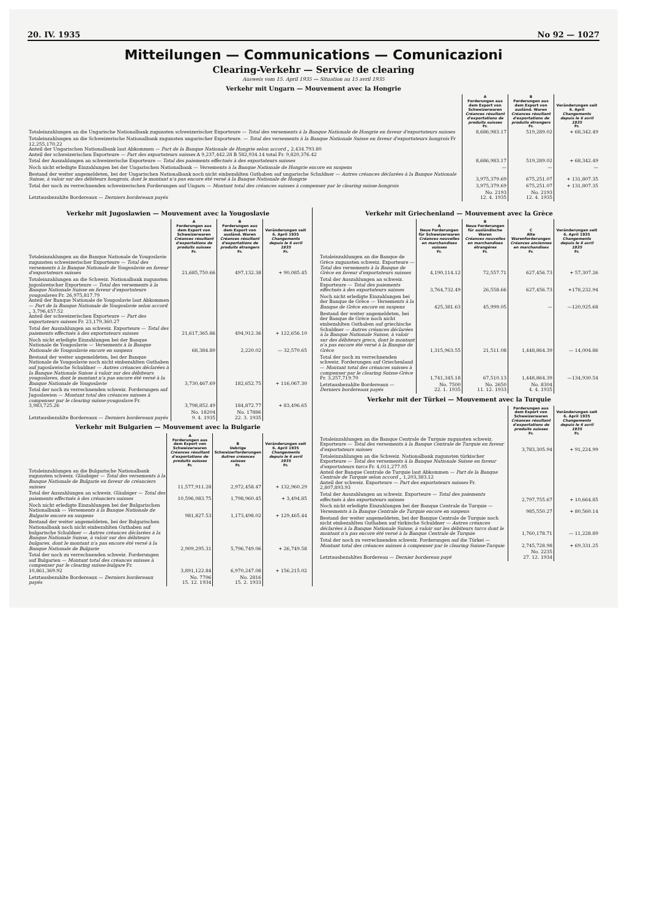20. IV. 1935 No 92 — 1027
Mitteilungen — Communications — Comunicazioni
Clearing-Verkehr — Service de clearing
Ausweis vom 15. April 1935 — Situation au 15 avril 1935
Verkehr mit Ungarn — Mouvement avec la Hongrie
| | A Forderungen aus dem Export von Schweizerwaren Créances résultant d'exportations de produits suisses Fr. | B Forderungen aus dem Export von ausländ. Waren Créances résultant d'exportations de produits étrangers Fr. | Veränderungen seit 6. April Changements depuis le 6 avril 1935 Fr. |
| Totaleinzahlungen an die Ungarische Nationalbank zugunsten schweizerischer Exporteure — Total des versements à la Banque Nationale de Hongrie en faveur d'exportateurs suisses | 8,686,983.17 | 519,289.02 | + 68,342.49 |
| Totaleinzahlungen an die Schweizerische Nationalbank zugunsten ungarischer Exporteure. — Total des versements à la Banque Nationale Suisse en faveur d'exportateurs hongrois Fr 12,255,170.22 Anteil der Ungarischen Nationalbank laut Abkommen — Part de la Banque Nationale de Hongrie selon accord „ 2,434.793.80 Anteil der schweizerischen Exporteure — Part des exportateurs suisses A 9,237,442.28 B 582,934.14 total Fr. 9,820,376.42 | | | |
| Total der Auszahlungen an schweizerische Exporteure — Total des paiements effectués à des exportateurs suisses | 8,686,983.17 | 519,289.02 | + 68,342.49 |
| Noch nicht erledigte Einzahlungen bei der Ungarischen Nationalbank — Versements à la Banque Nationale de Hongrie encore en suspens | — | — | — |
| Bestand der weiter angemeldeten, bei der Ungarischen Nationalbank noch nicht einbezahlten Guthaben auf ungarische Schuldner — Autres créances déclarées à la Banque Nationale Suisse, à valoir sur des débiteurs hongrois, dont le montant n'a pas encore été versé à la Banque Nationale de Hongrie | 3,975,379.69 | 675,251.07 | + 131,807.35 |
| Total der noch zu verrechnenden schweizerischen Forderungen auf Ungarn — Montant total des créances suisses à compenser par le clearing suisse-hongrois | 3,975,379.69 | 675,251.07 | + 131,807.35 |
| Letztausbezahlte Bordereaux — Derniers bordereaux payés | No. 2193 12. 4. 1935 | No. 2193 12. 4. 1935 | |
Verkehr mit Jugoslawien — Mouvement avec la Yougoslavie
| | A Forderungen aus dem Export von Schweizerwaren Créances résultant d'exportations de produits suisses Fr. | B Forderungen aus dem Export von ausländ. Waren Créances résultant d'exportations de produits étrangers Fr. | Veränderungen seit 6. April 1935 Changements depuis le 6 avril 1935 Fr. |
| Totaleinzahlungen an die Banque Nationale de Yougoslavie zugunsten schweizerischer Exporteure — Total des versements à la Banque Nationale de Yougoslavie en faveur d'exportateurs suisses | 21,685,750.66 | 497,132.38 | + 90,085.45 |
| Totaleinzahlungen an die Schweiz. Nationalbank zugunsten jugoslawischer Exporteure — Total des versements à la Banque Nationale Suisse en faveur d'exportateurs yougoslaves Fr. 26,975,817.79 Anteil der Banque Nationale de Yougoslavie laut Abkommen — Part de la Banque Nationale de Yougoslavie selon accord „ 3,796,457.52 Anteil der schweizerischen Exporteure — Part des exportateurs suisses Fr. 23,179,360.27 | | | |
| Total der Auszahlungen an schweiz. Exporteure — Total des paiements effectués à des exportateurs suisses | 21,617,365.86 | 494,912.36 | + 122,656.10 |
| Noch nicht erledigte Einzahlungen bei der Banque Nationale de Yougoslavie — Versements à la Banque Nationale de Yougoslavie encore en suspens | 68,384.80 | 2,220.02 | — 32,570.65 |
| Bestand der weiter angemeldeten, bei der Banque Nationale de Yougoslavie noch nicht einbezahlten Guthaben auf jugoslawische Schuldner — Autres créances déclarées à la Banque Nationale Suisse à valoir sur des débiteurs yougoslaves, dont le montant n'a pas encore été versé à la Banque Nationale de Yougoslavie | 3,730,467.69 | 182,652.75 | + 116,067.30 |
| Total der noch zu verrechnenden schweiz. Forderungen auf Jugoslawien — Montant total des créances suisses à compenser par le clearing suisse-yougoslave Fr. 3,983,725.26 | 3,798,852.49 | 184,872.77 | + 83,496.65 |
| Letztausbezahlte Bordereaux — Derniers bordereaux payés | No. 18204 9. 4. 1935 | No. 17886 22. 3. 1935 | |
Verkehr mit Bulgarien — Mouvement avec la Bulgarie
| | A Forderungen aus dem Export von Schweizerwaren Créances résultant d'exportations de produits suisses Fr. | B Uebrige Schweizerforderungen Autres créances suisses Fr. | Veränderungen seit 6. April 1935 Changements depuis le 6 avril 1935 Fr. |
| Totaleinzahlungen an die Bulgarische Nationalbank zugunsten schweiz. Gläubiger — Total des versements à la Banque Nationale de Bulgarie en faveur de créanciers suisses | 11,577,911.28 | 2,972,458.47 | + 132,960.29 |
| Total der Auszahlungen an schweiz. Gläubiger — Total des paiements effectués à des créanciers suisses | 10,596,083.75 | 1,798,960.45 | + 3,494.85 |
| Noch nicht erledigte Einzahlungen bei der Bulgarischen Nationalbank — Versements à la Banque Nationale de Bulgarie encore en suspens | 981,827.53 | 1,173,498.02 | + 129,465.44 |
| Bestand der weiter angemeldeten, bei der Bulgarischen Nationalbank noch nicht einbezahlten Guthaben auf bulgarische Schuldner — Autres créances déclarées à la Banque Nationale Suisse, à valoir sur des débiteurs bulgares, dont le montant n'a pas encore été versé à la Banque Nationale de Bulgarie | 2,909,295.31 | 5,796,749.06 | + 26,749.58 |
| Total der noch zu verrechnenden schweiz. Forderungen auf Bulgarien — Montant total des créances suisses à compenser par le clearing suisse-bulgare Fr. 10,861,369.92 | 3,891,122.84 | 6,970,247.08 | + 156,215.02 |
| Letztausbezahlte Bordereaux — Derniers bordereaux payés | No. 7706 15. 12. 1934 | No. 2816 15. 2. 1933 | |
Verkehr mit Griechenland — Mouvement avec la Grèce
| | A Neue Forderungen für Schweizerwaren Créances nouvelles en marchandises suisses Fr. | B Neue Forderungen für ausländische Waren Créances nouvelles en marchandises étrangères Fr. | C Alte Warenforderungen Créances anciennes en marchandises Fr. | Veränderungen seit 6. April 1935 Changements depuis le 6 avril 1935 Fr. |
| Totaleinzahlungen an die Banque de Grèce zugunsten schweiz. Exporteure — Total des versements à la Banque de Grèce en faveur d'exportateurs suisses | 4,190,114.12 | 72,557.71 | 627,456.73 | + 57,307.26 |
| Total der Auszahlungen an schweiz. Exporteure — Total des paiements effectués à des exportateurs suisses | 3,764,732.49 | 26,558.66 | 627,456.73 | +178,232.94 |
| Noch nicht erledigte Einzahlungen bei der Banque de Grèce — Versements à la Banque de Grèce encore en suspens | 425,381.63 | 45,999.05 | — | —120,925.68 |
| Bestand der weiter angemeldeten, bei der Banque de Grèce noch nicht einbezahlten Guthaben auf griechische Schuldner — Autres créances déclarées à la Banque Nationale Suisse, à valoir sur des débiteurs grecs, dont le montant n'a pas encore été versé à la Banque de Grèce | 1,315,963.55 | 21,511.08 | 1,448,864.39 | — 14,004.86 |
| Total der noch zu verrechnenden schweiz. Forderungen auf Griechenland — Montant total des créances suisses à compenser par le clearing Suisse-Grèce Fr. 3,257,719.70 | 1,741,345.18 | 67,510.13 | 1,448,864.39 | —134,930.54 |
| Letztausbezahlte Bordereaux — Derniers bordereaux payés | No. 7500 22. 1. 1935 | No. 2650 11. 12. 1933 | No. 8304 4. 4. 1935 | |
Verkehr mit der Türkei — Mouvement avec la Turquie
| | Forderungen aus dem Export von Schweizerwaren Créances résultant d'exportations de produits suisses Fr. | Veränderungen seit 6. April 1935 Changements depuis le 6 avril 1935 Fr. |
| Totaleinzahlungen an die Banque Centrale de Turquie zugunsten schweiz. Exporteure — Total des versements à la Banque Centrale de Turquie en faveur d'exportateurs suisses | 3,783,305.94 | + 91,224.99 |
| Totaleinzahlungen an die Schweiz. Nationalbank zugunsten türkischer Exporteure — Total des versements à la Banque Nationale Suisse en faveur d'exportateurs turcs Fr. 4,011,277.05 Anteil der Banque Centrale de Turquie laut Abkommen — Part de la Banque Centrale de Turquie selon accord „ 1,203,383.12 Anteil der schweiz. Exporteure — Part des exportateurs suisses Fr. 2,807,893.93 | | |
| Total der Auszahlungen an schweiz. Exporteure — Total des paiements effectués à des exportateurs suisses | 2,797,755.67 | + 10,664.85 |
| Noch nicht erledigte Einzahlungen bei der Banque Centrale de Turquie — Versements à la Banque Centrale de Turquie encore en suspens | 985,550.27 | + 80,560.14 |
| Bestand der weiter angemeldeten, bei der Banque Centrale de Turquie noch nicht einbezahlten Guthaben auf türkische Schuldner — Autres créances déclarées à la Banque Nationale Suisse, à valoir sur les débiteurs turcs dont le montant n'a pas encore été versé à la Banque Centrale de Turquie | 1,760,178.71 | — 11,228.89 |
| Total der noch zu verrechnenden schweiz. Forderungen auf die Türkei — Montant total des créances suisses à compenser par le clearing Suisse-Turquie | 2,745,728.98 | + 69,331.25 |
| Letztausbezahltes Bordereau — Dernier bordereau payé | No. 2235 27. 12. 1934 | |